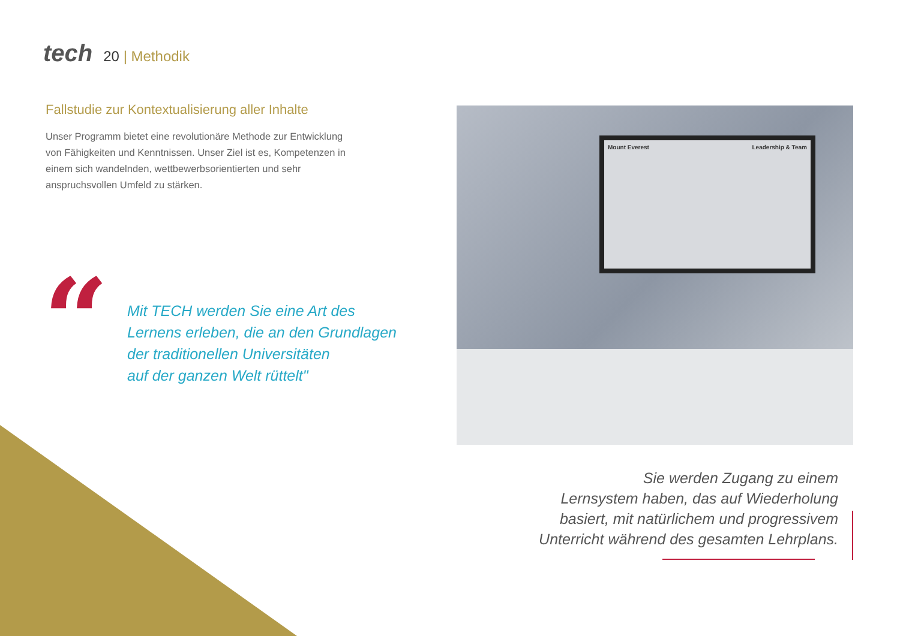tech
20 | Methodik
Fallstudie zur Kontextualisierung aller Inhalte
Unser Programm bietet eine revolutionäre Methode zur Entwicklung von Fähigkeiten und Kenntnissen. Unser Ziel ist es, Kompetenzen in einem sich wandelnden, wettbewerbsorientierten und sehr anspruchsvollen Umfeld zu stärken.
“
Mit TECH werden Sie eine Art des
Lernens erleben, die an den Grundlagen
der traditionellen Universitäten
auf der ganzen Welt rüttelt"
Mount Everest Leadership & Team
Sie werden Zugang zu einem
Lernsystem haben, das auf Wiederholung
basiert, mit natürlichem und progressivem
Unterricht während des gesamten Lehrplans.